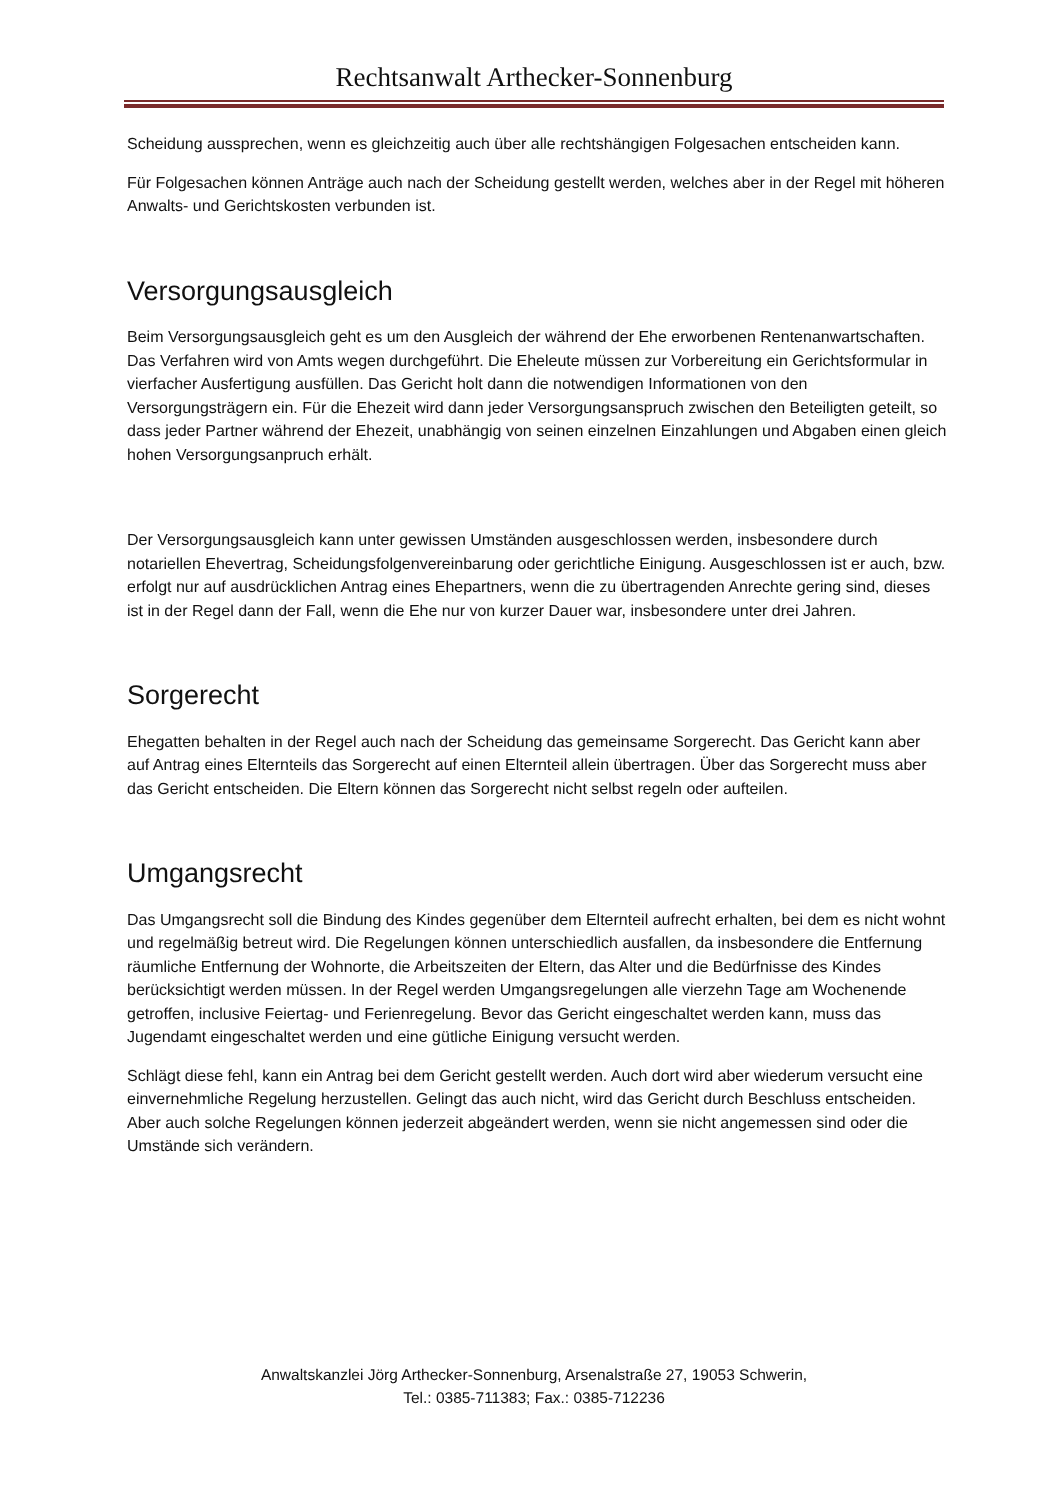Rechtsanwalt Arthecker-Sonnenburg
Scheidung aussprechen, wenn es gleichzeitig auch über alle rechtshängigen Folgesachen entscheiden kann.
Für Folgesachen können Anträge auch nach der Scheidung gestellt werden, welches aber in der Regel mit höheren Anwalts- und Gerichtskosten verbunden ist.
Versorgungsausgleich
Beim Versorgungsausgleich geht es um den Ausgleich der während der Ehe erworbenen Rentenanwartschaften. Das Verfahren wird von Amts wegen durchgeführt. Die Eheleute müssen zur Vorbereitung ein Gerichtsformular in vierfacher Ausfertigung ausfüllen. Das Gericht holt dann die notwendigen Informationen von den Versorgungsträgern ein. Für die Ehezeit wird dann jeder Versorgungsanspruch zwischen den Beteiligten geteilt, so dass jeder Partner während der Ehezeit, unabhängig von seinen einzelnen Einzahlungen und Abgaben einen gleich hohen Versorgungsanpruch erhält.
Der Versorgungsausgleich kann unter gewissen Umständen ausgeschlossen werden, insbesondere durch notariellen Ehevertrag, Scheidungsfolgenvereinbarung oder gerichtliche Einigung. Ausgeschlossen ist er auch, bzw. erfolgt nur auf ausdrücklichen Antrag eines Ehepartners, wenn die zu übertragenden Anrechte gering sind, dieses ist in der Regel dann der Fall, wenn die Ehe nur von kurzer Dauer war, insbesondere unter drei Jahren.
Sorgerecht
Ehegatten behalten in der Regel auch nach der Scheidung das gemeinsame Sorgerecht. Das Gericht kann aber auf Antrag eines Elternteils das Sorgerecht auf einen Elternteil allein übertragen. Über das Sorgerecht muss aber das Gericht entscheiden. Die Eltern können das Sorgerecht nicht selbst regeln oder aufteilen.
Umgangsrecht
Das Umgangsrecht soll die Bindung des Kindes gegenüber dem Elternteil aufrecht erhalten, bei dem es nicht wohnt und regelmäßig betreut wird. Die Regelungen können unterschiedlich ausfallen, da insbesondere die Entfernung räumliche Entfernung der Wohnorte, die Arbeitszeiten der Eltern, das Alter und die Bedürfnisse des Kindes berücksichtigt werden müssen. In der Regel werden Umgangsregelungen alle vierzehn Tage am Wochenende getroffen, inclusive Feiertag- und Ferienregelung. Bevor das Gericht eingeschaltet werden kann, muss das Jugendamt eingeschaltet werden und eine gütliche Einigung versucht werden.
Schlägt diese fehl, kann ein Antrag bei dem Gericht gestellt werden. Auch dort wird aber wiederum versucht eine einvernehmliche Regelung herzustellen. Gelingt das auch nicht, wird das Gericht durch Beschluss entscheiden. Aber auch solche Regelungen können jederzeit abgeändert werden, wenn sie nicht angemessen sind oder die Umstände sich verändern.
Anwaltskanzlei Jörg Arthecker-Sonnenburg, Arsenalstraße 27, 19053 Schwerin,
Tel.: 0385-711383; Fax.: 0385-712236